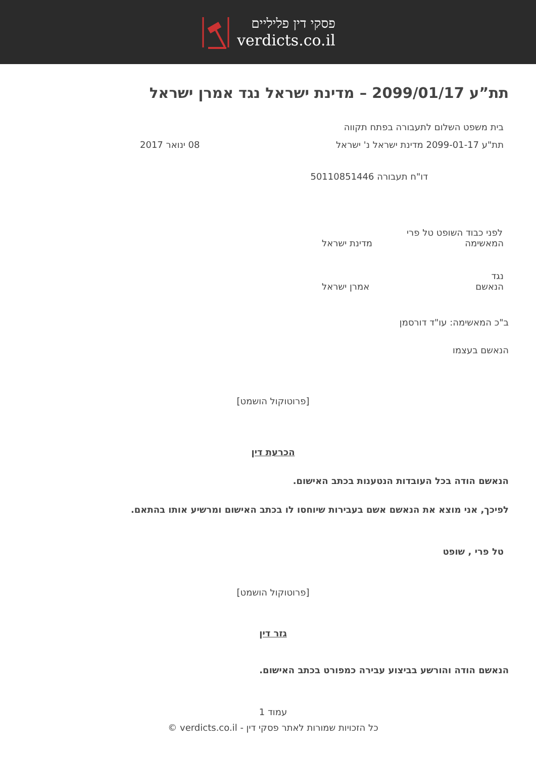פסקי דין פליליים
verdicts.co.il
תת”ע 2099/01/17 – מדינת ישראל נגד אמרן ישראל
בית משפט השלום לתעבורה בפתח תקווה
תת"ע 2099-01-17 מדינת ישראל נ' ישראל 08 ינואר 2017
דו"ח תעבורה 50110851446
לפני כבוד השופט טל פרי
המאשימה מדינת ישראל
נגד
הנאשם אמרן ישראל
ב"כ המאשימה: עו"ד דורסמן
הנאשם בעצמו
[פרוטוקול הושמט]
הכרעת דין
הנאשם הודה בכל העובדות הנטענות בכתב האישום.
לפיכך, אני מוצא את הנאשם אשם בעבירות שיוחסו לו בכתב האישום ומרשיע אותו בהתאם.
טל פרי , שופט
[פרוטוקול הושמט]
גזר דין
הנאשם הודה והורשע בביצוע עבירה כמפורט בכתב האישום.
עמוד 1
כל הזכויות שמורות לאתר פסקי דין - verdicts.co.il ©